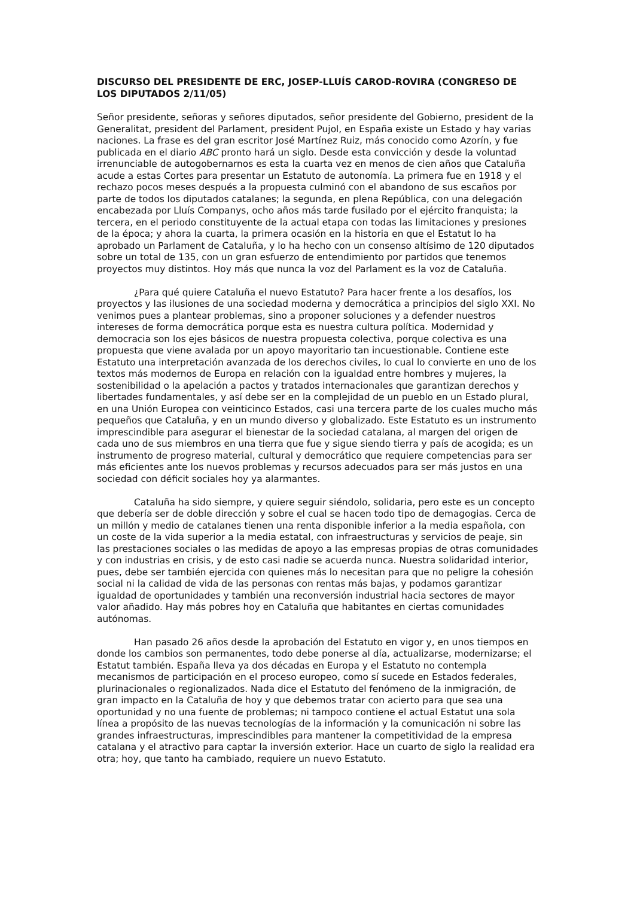DISCURSO DEL PRESIDENTE DE ERC, JOSEP-LLUÍS CAROD-ROVIRA (CONGRESO DE LOS DIPUTADOS 2/11/05)
Señor presidente, señoras y señores diputados, señor presidente del Gobierno, president de la Generalitat, president del Parlament, president Pujol, en España existe un Estado y hay varias naciones. La frase es del gran escritor José Martínez Ruiz, más conocido como Azorín, y fue publicada en el diario ABC pronto hará un siglo. Desde esta convicción y desde la voluntad irrenunciable de autogobernarnos es esta la cuarta vez en menos de cien años que Cataluña acude a estas Cortes para presentar un Estatuto de autonomía. La primera fue en 1918 y el rechazo pocos meses después a la propuesta culminó con el abandono de sus escaños por parte de todos los diputados catalanes; la segunda, en plena República, con una delegación encabezada por Lluís Companys, ocho años más tarde fusilado por el ejército franquista; la tercera, en el periodo constituyente de la actual etapa con todas las limitaciones y presiones de la época; y ahora la cuarta, la primera ocasión en la historia en que el Estatut lo ha aprobado un Parlament de Cataluña, y lo ha hecho con un consenso altísimo de 120 diputados sobre un total de 135, con un gran esfuerzo de entendimiento por partidos que tenemos proyectos muy distintos. Hoy más que nunca la voz del Parlament es la voz de Cataluña.
¿Para qué quiere Cataluña el nuevo Estatuto? Para hacer frente a los desafíos, los proyectos y las ilusiones de una sociedad moderna y democrática a principios del siglo XXI. No venimos pues a plantear problemas, sino a proponer soluciones y a defender nuestros intereses de forma democrática porque esta es nuestra cultura política. Modernidad y democracia son los ejes básicos de nuestra propuesta colectiva, porque colectiva es una propuesta que viene avalada por un apoyo mayoritario tan incuestionable. Contiene este Estatuto una interpretación avanzada de los derechos civiles, lo cual lo convierte en uno de los textos más modernos de Europa en relación con la igualdad entre hombres y mujeres, la sostenibilidad o la apelación a pactos y tratados internacionales que garantizan derechos y libertades fundamentales, y así debe ser en la complejidad de un pueblo en un Estado plural, en una Unión Europea con veinticinco Estados, casi una tercera parte de los cuales mucho más pequeños que Cataluña, y en un mundo diverso y globalizado. Este Estatuto es un instrumento imprescindible para asegurar el bienestar de la sociedad catalana, al margen del origen de cada uno de sus miembros en una tierra que fue y sigue siendo tierra y país de acogida; es un instrumento de progreso material, cultural y democrático que requiere competencias para ser más eficientes ante los nuevos problemas y recursos adecuados para ser más justos en una sociedad con déficit sociales hoy ya alarmantes.
Cataluña ha sido siempre, y quiere seguir siéndolo, solidaria, pero este es un concepto que debería ser de doble dirección y sobre el cual se hacen todo tipo de demagogias. Cerca de un millón y medio de catalanes tienen una renta disponible inferior a la media española, con un coste de la vida superior a la media estatal, con infraestructuras y servicios de peaje, sin las prestaciones sociales o las medidas de apoyo a las empresas propias de otras comunidades y con industrias en crisis, y de esto casi nadie se acuerda nunca. Nuestra solidaridad interior, pues, debe ser también ejercida con quienes más lo necesitan para que no peligre la cohesión social ni la calidad de vida de las personas con rentas más bajas, y podamos garantizar igualdad de oportunidades y también una reconversión industrial hacia sectores de mayor valor añadido. Hay más pobres hoy en Cataluña que habitantes en ciertas comunidades autónomas.
Han pasado 26 años desde la aprobación del Estatuto en vigor y, en unos tiempos en donde los cambios son permanentes, todo debe ponerse al día, actualizarse, modernizarse; el Estatut también. España lleva ya dos décadas en Europa y el Estatuto no contempla mecanismos de participación en el proceso europeo, como sí sucede en Estados federales, plurinacionales o regionalizados. Nada dice el Estatuto del fenómeno de la inmigración, de gran impacto en la Cataluña de hoy y que debemos tratar con acierto para que sea una oportunidad y no una fuente de problemas; ni tampoco contiene el actual Estatut una sola línea a propósito de las nuevas tecnologías de la información y la comunicación ni sobre las grandes infraestructuras, imprescindibles para mantener la competitividad de la empresa catalana y el atractivo para captar la inversión exterior. Hace un cuarto de siglo la realidad era otra; hoy, que tanto ha cambiado, requiere un nuevo Estatuto.